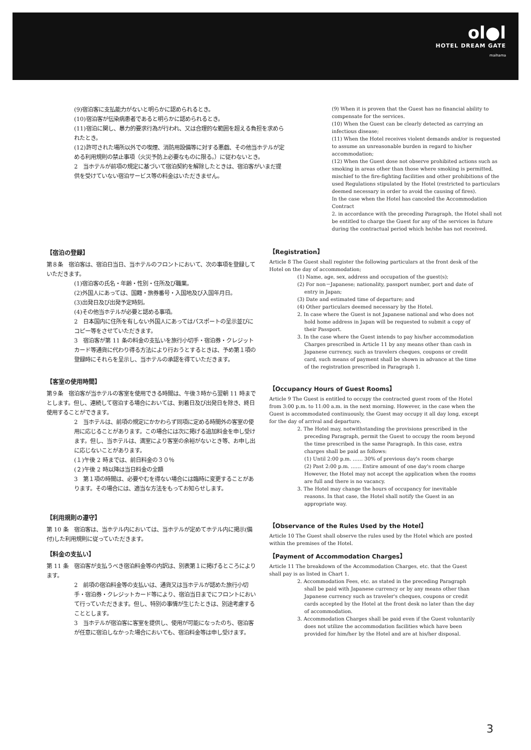ol●l
HOTEL DREAM GATE
maihama
(9)宿泊客に支払能力がないと明らかに認められるとき。
(10)宿泊客が伝染病患者であると明らかに認められるとき。
(11)宿泊に関し、暴力的要求行為が行われ、又は合理的な範囲を超える負担を求められたとき。
(12)許可された場所以外での喫煙、消防用設備等に対する悪戯、その他当ホテルが定める利用規則の禁止事項（火災予防上必要なものに限る。）に従わないとき。
2　当ホテルが前項の規定に基づいて宿泊契約を解除したときは、宿泊客がいまだ提供を受けていない宿泊サービス等の料金はいただきません。
(9) When it is proven that the Guest has no financial ability to compensate for the services.
(10) When the Guest can be clearly detected as carrying an infectious disease;
(11) When the Hotel receives violent demands and/or is requested to assume an unreasonable burden in regard to his/her accommodation;
(12) When the Guest dose not observe prohibited actions such as smoking in areas other than those where smoking is permitted, mischief to the fire-fighting facilities and other prohibitions of the used Regulations stipulated by the Hotel (restricted to particulars deemed necessary in order to avoid the causing of fires).
In the case when the Hotel has canceled the Accommodation Contract
2. in accordance with the preceding Paragraph, the Hotel shall not be entitled to charge the Guest for any of the services in future during the contractual period which he/she has not received.
【宿泊の登録】
第８条　宿泊客は、宿泊日当日、当ホテルのフロントにおいて、次の事項を登録していただきます。
(1)宿泊客の氏名・年齢・性別・住所及び職業。
(2)外国人にあっては、国籍・旅券番号・入国地及び入国年月日。
(3)出発日及び出発予定時刻。
(4)その他当ホテルが必要と認める事項。
2　日本国内に住所を有しない外国人にあってはパスポートの呈示並びにコピー等をさせていただきます。
3　宿泊客が第 11 条の料金の支払いを旅行小切手・宿泊券・クレジットカード等通貨に代わり得る方法により行おうとするときは、予め第１項の登録時にそれらを呈示し、当ホテルの承認を得ていただきます。
【客室の使用時間】
第９条　宿泊客が当ホテルの客室を使用できる時間は、午後３時から翌朝 11 時までとします。但し、連続して宿泊する場合においては、到着日及び出発日を除き、終日使用することができます。
2　当ホテルは、前項の規定にかかわらず同項に定める時間外の客室の使用に応じることがあります。この場合には次に掲げる追加料金を申し受けます。但し、当ホテルは、満室により客室の余裕がないとき等、お申し出に応じないことがあります。
(１)午後 2 時までは、前日料金の３０％
(２)午後 2 時以降は当日料金の全額
3　第１項の時間は、必要やむを得ない場合には臨時に変更することがあります。その場合には、適当な方法をもってお知らせします。
【利用規則の遵守】
第 10 条　宿泊客は、当ホテル内においては、当ホテルが定めてホテル内に掲示(備付)した利用規則に従っていただきます。
【料金の支払い】
第 11 条　宿泊客が支払うべき宿泊料金等の内訳は、別表第１に掲げるところによります。
2　前項の宿泊料金等の支払いは、通貨又は当ホテルが認めた旅行小切手・宿泊券・クレジットカード等により、宿泊当日までにフロントにおいて行っていただきます。但し、特別の事情が生じたときは、別途考慮することとします。
3　当ホテルが宿泊客に客室を提供し、使用が可能になったのち、宿泊客が任意に宿泊しなかった場合においても、宿泊料金等は申し受けます。
【Registration】
Article 8 The Guest shall register the following particulars at the front desk of the Hotel on the day of accommodation;
(1) Name, age, sex, address and occupation of the guest(s);
(2) For non－Japanese; nationality, passport number, port and date of entry in Japan;
(3) Date and estimated time of departure; and
(4) Other particulars deemed necessary by the Hotel.
2. In case where the Guest is not Japanese national and who does not hold home address in Japan will be requested to submit a copy of their Passport.
3. In the case where the Guest intends to pay his/her accommodation Charges prescribed in Article 11 by any means other than cash in Japanese currency, such as travelers cheques, coupons or credit card, such means of payment shall be shown in advance at the time of the registration prescribed in Paragraph 1.
【Occupancy Hours of Guest Rooms】
Article 9 The Guest is entitled to occupy the contracted guest room of the Hotel from 3:00 p.m. to 11:00 a.m. in the next morning. However, in the case when the Guest is accommodated continuously, the Guest may occupy it all day long, except for the day of arrival and departure.
2. The Hotel may, notwithstanding the provisions prescribed in the preceding Paragraph, permit the Guest to occupy the room beyond the time prescribed in the same Paragraph. In this case, extra charges shall be paid as follows:
(1) Until 2:00 p.m. …… 30% of previous day's room charge
(2) Past 2:00 p.m. …… Entire amount of one day's room charge
However, the Hotel may not accept the application when the rooms are full and there is no vacancy.
3. The Hotel may change the hours of occupancy for inevitable reasons. In that case, the Hotel shall notify the Guest in an appropriate way.
【Observance of the Rules Used by the Hotel】
Article 10 The Guest shall observe the rules used by the Hotel which are posted within the premises of the Hotel.
【Payment of Accommodation Charges】
Article 11 The breakdown of the Accommodation Charges, etc. that the Guest shall pay is as listed in Chart 1.
2. Accommodation Fees, etc. as stated in the preceding Paragraph shall be paid with Japanese currency or by any means other than Japanese currency such as traveler's cheques, coupons or credit cards accepted by the Hotel at the front desk no later than the day of accommodation.
3. Accommodation Charges shall be paid even if the Guest voluntarily does not utilize the accommodation facilities which have been provided for him/her by the Hotel and are at his/her disposal.
3